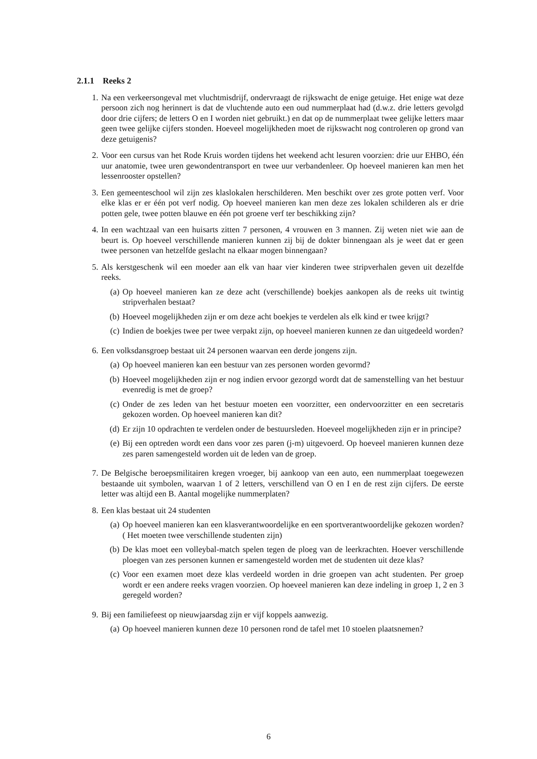2.1.1 Reeks 2
1. Na een verkeersongeval met vluchtmisdrijf, ondervraagt de rijkswacht de enige getuige. Het enige wat deze persoon zich nog herinnert is dat de vluchtende auto een oud nummerplaat had (d.w.z. drie letters gevolgd door drie cijfers; de letters O en I worden niet gebruikt.) en dat op de nummerplaat twee gelijke letters maar geen twee gelijke cijfers stonden. Hoeveel mogelijkheden moet de rijkswacht nog controleren op grond van deze getuigenis?
2. Voor een cursus van het Rode Kruis worden tijdens het weekend acht lesuren voorzien: drie uur EHBO, één uur anatomie, twee uren gewondentransport en twee uur verbandenleer. Op hoeveel manieren kan men het lessenrooster opstellen?
3. Een gemeenteschool wil zijn zes klaslokalen herschilderen. Men beschikt over zes grote potten verf. Voor elke klas er er één pot verf nodig. Op hoeveel manieren kan men deze zes lokalen schilderen als er drie potten gele, twee potten blauwe en één pot groene verf ter beschikking zijn?
4. In een wachtzaal van een huisarts zitten 7 personen, 4 vrouwen en 3 mannen. Zij weten niet wie aan de beurt is. Op hoeveel verschillende manieren kunnen zij bij de dokter binnengaan als je weet dat er geen twee personen van hetzelfde geslacht na elkaar mogen binnengaan?
5. Als kerstgeschenk wil een moeder aan elk van haar vier kinderen twee stripverhalen geven uit dezelfde reeks.
(a) Op hoeveel manieren kan ze deze acht (verschillende) boekjes aankopen als de reeks uit twintig stripverhalen bestaat?
(b) Hoeveel mogelijkheden zijn er om deze acht boekjes te verdelen als elk kind er twee krijgt?
(c) Indien de boekjes twee per twee verpakt zijn, op hoeveel manieren kunnen ze dan uitgedeeld worden?
6. Een volksdansgroep bestaat uit 24 personen waarvan een derde jongens zijn.
(a) Op hoeveel manieren kan een bestuur van zes personen worden gevormd?
(b) Hoeveel mogelijkheden zijn er nog indien ervoor gezorgd wordt dat de samenstelling van het bestuur evenredig is met de groep?
(c) Onder de zes leden van het bestuur moeten een voorzitter, een ondervoorzitter en een secretaris gekozen worden. Op hoeveel manieren kan dit?
(d) Er zijn 10 opdrachten te verdelen onder de bestuursleden. Hoeveel mogelijkheden zijn er in principe?
(e) Bij een optreden wordt een dans voor zes paren (j-m) uitgevoerd. Op hoeveel manieren kunnen deze zes paren samengesteld worden uit de leden van de groep.
7. De Belgische beroepsmilitairen kregen vroeger, bij aankoop van een auto, een nummerplaat toegewezen bestaande uit symbolen, waarvan 1 of 2 letters, verschillend van O en I en de rest zijn cijfers. De eerste letter was altijd een B. Aantal mogelijke nummerplaten?
8. Een klas bestaat uit 24 studenten
(a) Op hoeveel manieren kan een klasverantwoordelijke en een sportverantwoordelijke gekozen worden? ( Het moeten twee verschillende studenten zijn)
(b) De klas moet een volleybal-match spelen tegen de ploeg van de leerkrachten. Hoever verschillende ploegen van zes personen kunnen er samengesteld worden met de studenten uit deze klas?
(c) Voor een examen moet deze klas verdeeld worden in drie groepen van acht studenten. Per groep wordt er een andere reeks vragen voorzien. Op hoeveel manieren kan deze indeling in groep 1, 2 en 3 geregeld worden?
9. Bij een familiefeest op nieuwjaarsdag zijn er vijf koppels aanwezig.
(a) Op hoeveel manieren kunnen deze 10 personen rond de tafel met 10 stoelen plaatsnemen?
6